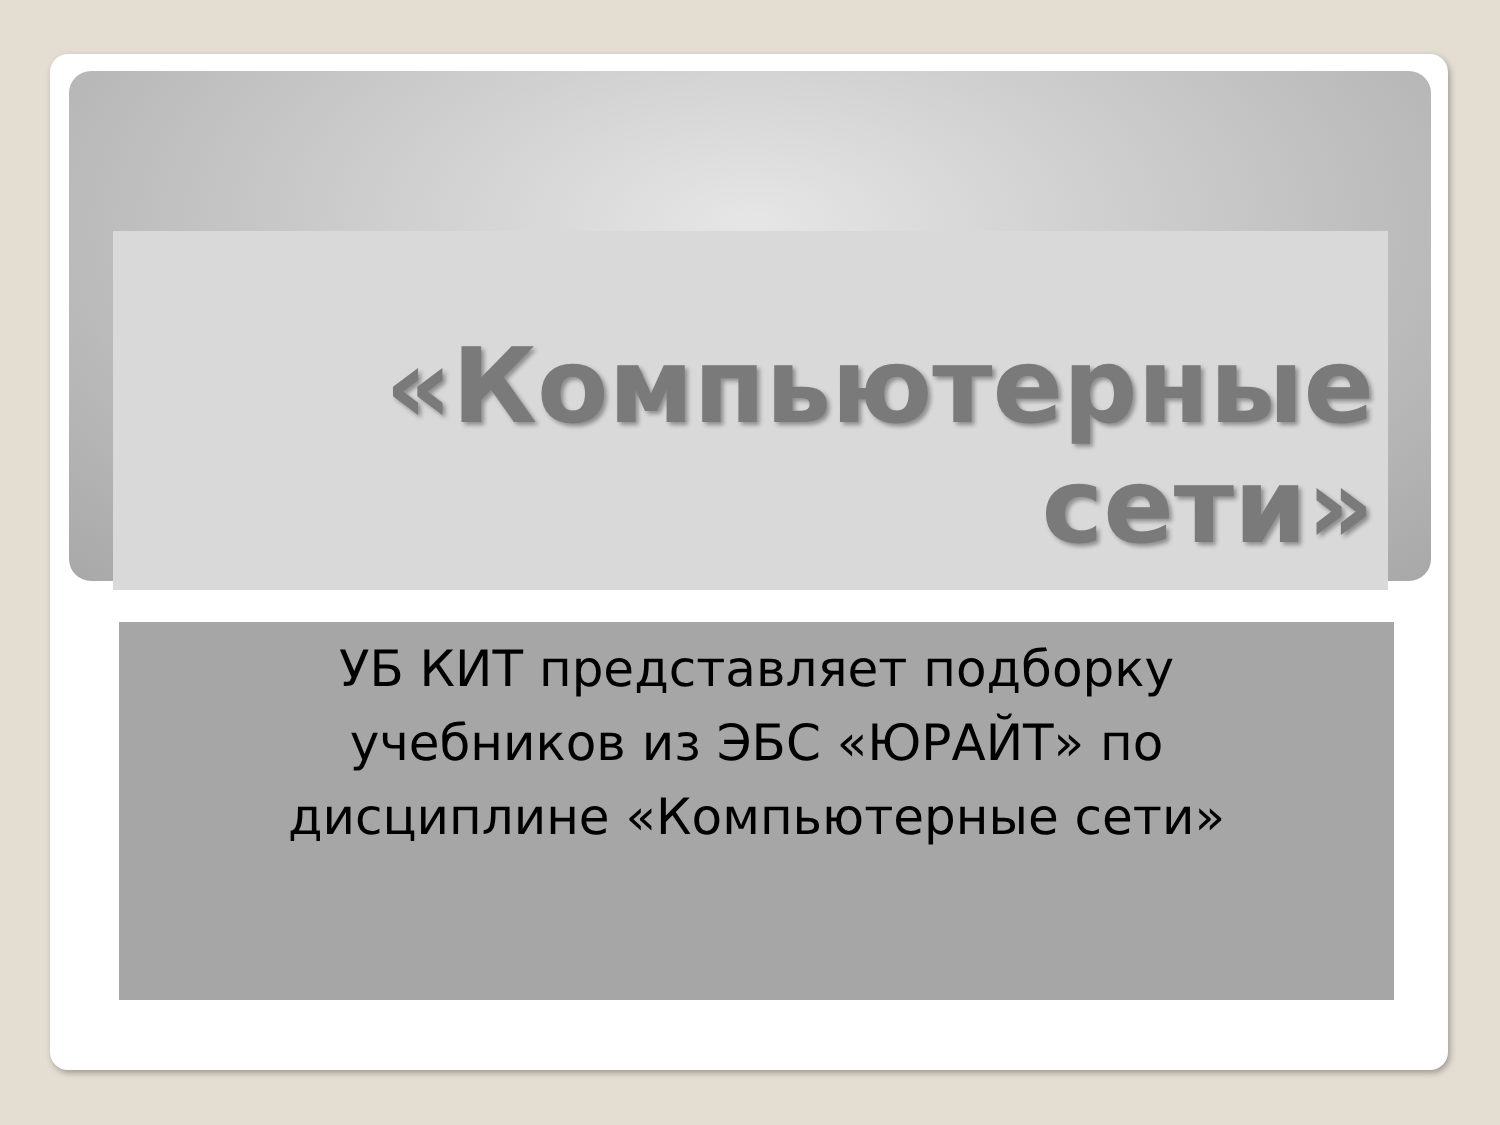«Компьютерные
сети»
УБ КИТ представляет подборку
учебников из ЭБС «ЮРАЙТ» по
дисциплине «Компьютерные сети»